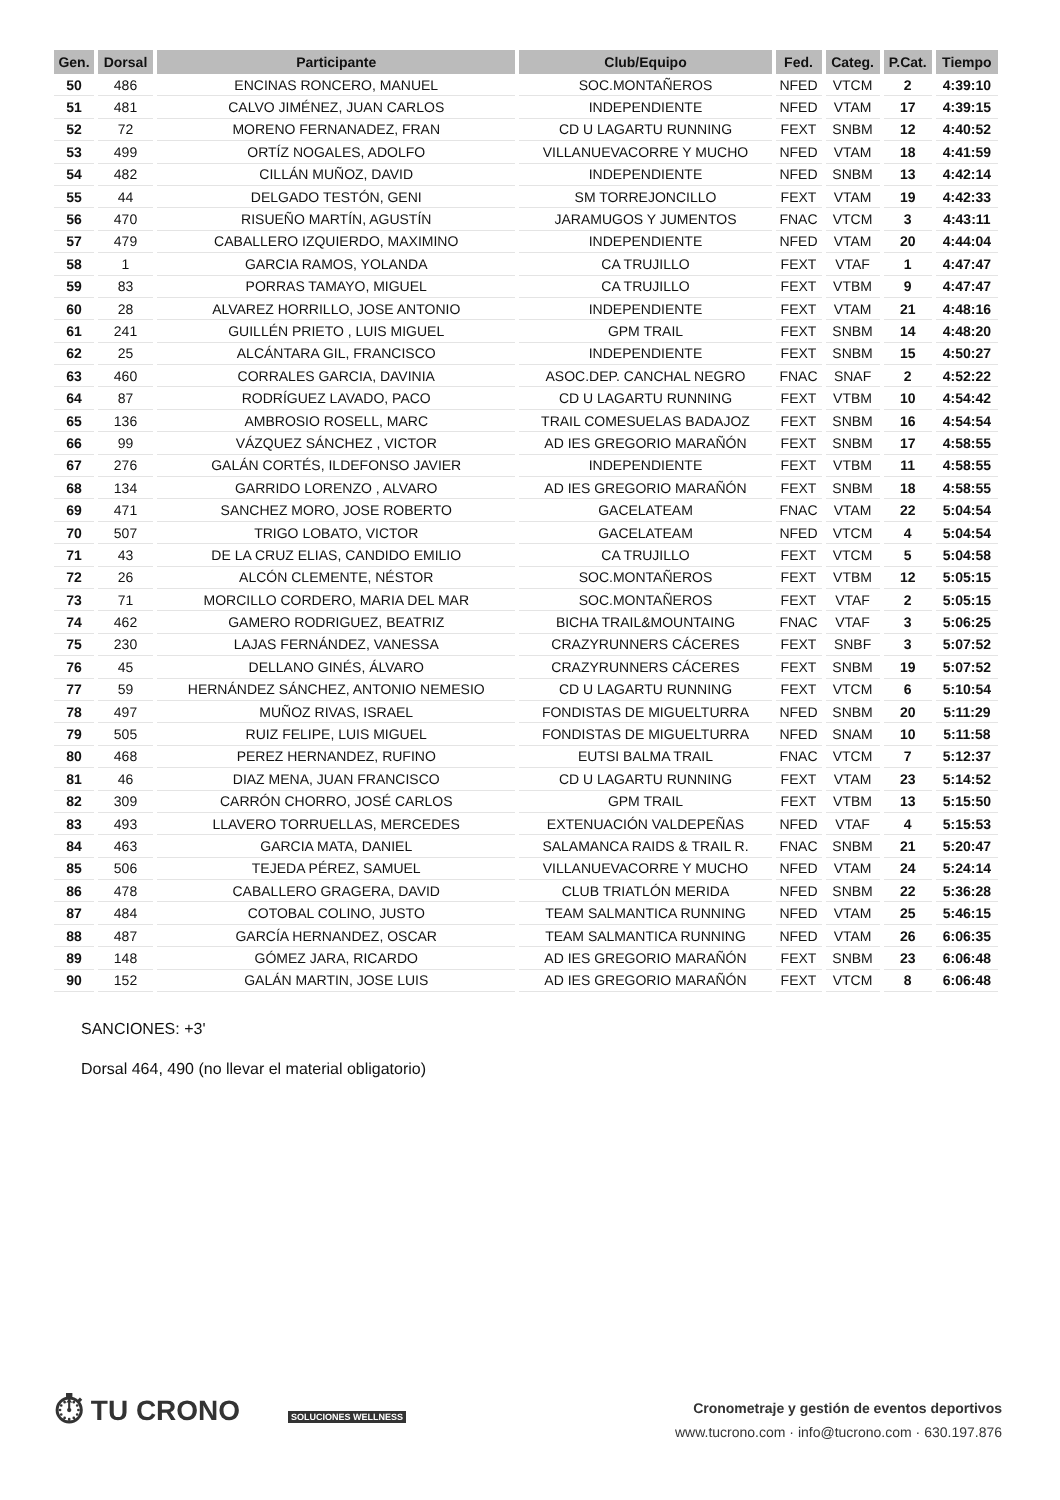| Gen. | Dorsal | Participante | Club/Equipo | Fed. | Categ. | P.Cat. | Tiempo |
| --- | --- | --- | --- | --- | --- | --- | --- |
| 50 | 486 | ENCINAS RONCERO, MANUEL | SOC.MONTAÑEROS | NFED | VTCM | 2 | 4:39:10 |
| 51 | 481 | CALVO JIMÉNEZ, JUAN CARLOS | INDEPENDIENTE | NFED | VTAM | 17 | 4:39:15 |
| 52 | 72 | MORENO FERNANADEZ, FRAN | CD U LAGARTU RUNNING | FEXT | SNBM | 12 | 4:40:52 |
| 53 | 499 | ORTÍZ NOGALES, ADOLFO | VILLANUEVACORRE Y MUCHO | NFED | VTAM | 18 | 4:41:59 |
| 54 | 482 | CILLÁN MUÑOZ, DAVID | INDEPENDIENTE | NFED | SNBM | 13 | 4:42:14 |
| 55 | 44 | DELGADO TESTÓN, GENI | SM TORREJONCILLO | FEXT | VTAM | 19 | 4:42:33 |
| 56 | 470 | RISUEÑO MARTÍN, AGUSTÍN | JARAMUGOS Y JUMENTOS | FNAC | VTCM | 3 | 4:43:11 |
| 57 | 479 | CABALLERO IZQUIERDO, MAXIMINO | INDEPENDIENTE | NFED | VTAM | 20 | 4:44:04 |
| 58 | 1 | GARCIA RAMOS, YOLANDA | CA TRUJILLO | FEXT | VTAF | 1 | 4:47:47 |
| 59 | 83 | PORRAS TAMAYO, MIGUEL | CA TRUJILLO | FEXT | VTBM | 9 | 4:47:47 |
| 60 | 28 | ALVAREZ HORRILLO, JOSE ANTONIO | INDEPENDIENTE | FEXT | VTAM | 21 | 4:48:16 |
| 61 | 241 | GUILLÉN PRIETO , LUIS MIGUEL | GPM TRAIL | FEXT | SNBM | 14 | 4:48:20 |
| 62 | 25 | ALCÁNTARA GIL, FRANCISCO | INDEPENDIENTE | FEXT | SNBM | 15 | 4:50:27 |
| 63 | 460 | CORRALES GARCIA, DAVINIA | ASOC.DEP. CANCHAL NEGRO | FNAC | SNAF | 2 | 4:52:22 |
| 64 | 87 | RODRÍGUEZ LAVADO, PACO | CD U LAGARTU RUNNING | FEXT | VTBM | 10 | 4:54:42 |
| 65 | 136 | AMBROSIO ROSELL, MARC | TRAIL COMESUELAS BADAJOZ | FEXT | SNBM | 16 | 4:54:54 |
| 66 | 99 | VÁZQUEZ SÁNCHEZ , VICTOR | AD IES GREGORIO MARAÑÓN | FEXT | SNBM | 17 | 4:58:55 |
| 67 | 276 | GALÁN CORTÉS, ILDEFONSO JAVIER | INDEPENDIENTE | FEXT | VTBM | 11 | 4:58:55 |
| 68 | 134 | GARRIDO LORENZO , ALVARO | AD IES GREGORIO MARAÑÓN | FEXT | SNBM | 18 | 4:58:55 |
| 69 | 471 | SANCHEZ MORO, JOSE ROBERTO | GACELATEAM | FNAC | VTAM | 22 | 5:04:54 |
| 70 | 507 | TRIGO LOBATO, VICTOR | GACELATEAM | NFED | VTCM | 4 | 5:04:54 |
| 71 | 43 | DE LA CRUZ ELIAS, CANDIDO EMILIO | CA TRUJILLO | FEXT | VTCM | 5 | 5:04:58 |
| 72 | 26 | ALCÓN CLEMENTE, NÉSTOR | SOC.MONTAÑEROS | FEXT | VTBM | 12 | 5:05:15 |
| 73 | 71 | MORCILLO CORDERO, MARIA DEL MAR | SOC.MONTAÑEROS | FEXT | VTAF | 2 | 5:05:15 |
| 74 | 462 | GAMERO RODRIGUEZ, BEATRIZ | BICHA TRAIL&MOUNTAING | FNAC | VTAF | 3 | 5:06:25 |
| 75 | 230 | LAJAS FERNÁNDEZ, VANESSA | CRAZYRUNNERS CÁCERES | FEXT | SNBF | 3 | 5:07:52 |
| 76 | 45 | DELLANO GINÉS, ÁLVARO | CRAZYRUNNERS CÁCERES | FEXT | SNBM | 19 | 5:07:52 |
| 77 | 59 | HERNÁNDEZ SÁNCHEZ, ANTONIO NEMESIO | CD U LAGARTU RUNNING | FEXT | VTCM | 6 | 5:10:54 |
| 78 | 497 | MUÑOZ RIVAS, ISRAEL | FONDISTAS DE MIGUELTURRA | NFED | SNBM | 20 | 5:11:29 |
| 79 | 505 | RUIZ FELIPE, LUIS MIGUEL | FONDISTAS DE MIGUELTURRA | NFED | SNAM | 10 | 5:11:58 |
| 80 | 468 | PEREZ HERNANDEZ, RUFINO | EUTSI BALMA TRAIL | FNAC | VTCM | 7 | 5:12:37 |
| 81 | 46 | DIAZ MENA, JUAN FRANCISCO | CD U LAGARTU RUNNING | FEXT | VTAM | 23 | 5:14:52 |
| 82 | 309 | CARRÓN CHORRO, JOSÉ CARLOS | GPM TRAIL | FEXT | VTBM | 13 | 5:15:50 |
| 83 | 493 | LLAVERO TORRUELLAS, MERCEDES | EXTENUACIÓN VALDEPEÑAS | NFED | VTAF | 4 | 5:15:53 |
| 84 | 463 | GARCIA MATA, DANIEL | SALAMANCA RAIDS & TRAIL R. | FNAC | SNBM | 21 | 5:20:47 |
| 85 | 506 | TEJEDA PÉREZ, SAMUEL | VILLANUEVACORRE Y MUCHO | NFED | VTAM | 24 | 5:24:14 |
| 86 | 478 | CABALLERO GRAGERA, DAVID | CLUB TRIATLÓN MERIDA | NFED | SNBM | 22 | 5:36:28 |
| 87 | 484 | COTOBAL COLINO, JUSTO | TEAM SALMANTICA RUNNING | NFED | VTAM | 25 | 5:46:15 |
| 88 | 487 | GARCÍA HERNANDEZ, OSCAR | TEAM SALMANTICA RUNNING | NFED | VTAM | 26 | 6:06:35 |
| 89 | 148 | GÓMEZ JARA, RICARDO | AD IES GREGORIO MARAÑÓN | FEXT | SNBM | 23 | 6:06:48 |
| 90 | 152 | GALÁN MARTIN, JOSE LUIS | AD IES GREGORIO MARAÑÓN | FEXT | VTCM | 8 | 6:06:48 |
SANCIONES: +3'
Dorsal 464, 490 (no llevar el material obligatorio)
⏱ TU CRONO
SOLUCIONES WELLNESS
Cronometraje y gestión de eventos deportivos
www.tucrono.com · info@tucrono.com · 630.197.876